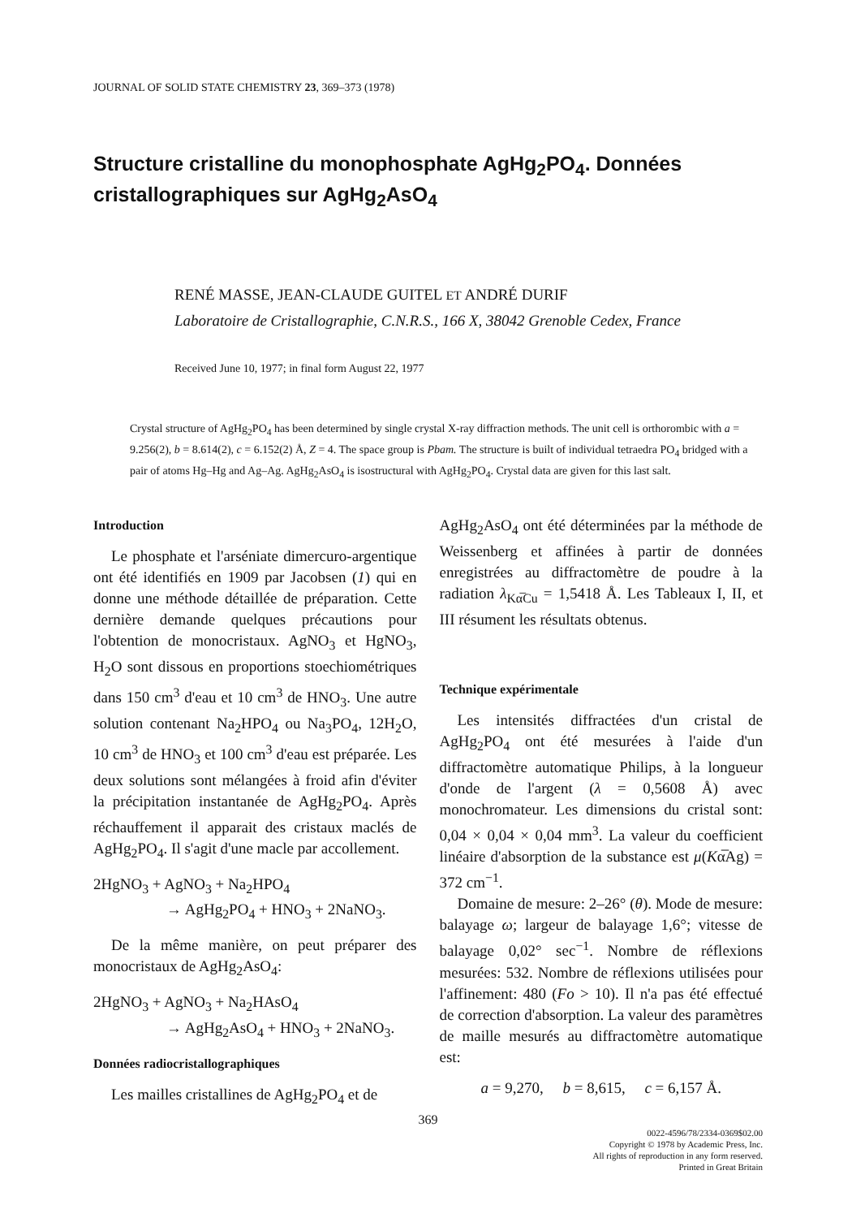JOURNAL OF SOLID STATE CHEMISTRY 23, 369–373 (1978)
Structure cristalline du monophosphate AgHg<sub>2</sub>PO<sub>4</sub>. Données cristallographiques sur AgHg<sub>2</sub>AsO<sub>4</sub>
RENÉ MASSE, JEAN-CLAUDE GUITEL ET ANDRÉ DURIF
Laboratoire de Cristallographie, C.N.R.S., 166 X, 38042 Grenoble Cedex, France
Received June 10, 1977; in final form August 22, 1977
Crystal structure of AgHg<sub>2</sub>PO<sub>4</sub> has been determined by single crystal X-ray diffraction methods. The unit cell is orthorombic with a = 9.256(2), b = 8.614(2), c = 6.152(2) Å, Z = 4. The space group is Pbam. The structure is built of individual tetraedra PO<sub>4</sub> bridged with a pair of atoms Hg–Hg and Ag–Ag. AgHg<sub>2</sub>AsO<sub>4</sub> is isostructural with AgHg<sub>2</sub>PO<sub>4</sub>. Crystal data are given for this last salt.
Introduction
Le phosphate et l'arséniate dimercuro-argentique ont été identifiés en 1909 par Jacobsen (1) qui en donne une méthode détaillée de préparation. Cette dernière demande quelques précautions pour l'obtention de monocristaux. AgNO<sub>3</sub> et HgNO<sub>3</sub>, H<sub>2</sub>O sont dissous en proportions stoechiométriques dans 150 cm<sup>3</sup> d'eau et 10 cm<sup>3</sup> de HNO<sub>3</sub>. Une autre solution contenant Na<sub>2</sub>HPO<sub>4</sub> ou Na<sub>3</sub>PO<sub>4</sub>, 12H<sub>2</sub>O, 10 cm<sup>3</sup> de HNO<sub>3</sub> et 100 cm<sup>3</sup> d'eau est préparée. Les deux solutions sont mélangées à froid afin d'éviter la précipitation instantanée de AgHg<sub>2</sub>PO<sub>4</sub>. Après réchauffement il apparait des cristaux maclés de AgHg<sub>2</sub>PO<sub>4</sub>. Il s'agit d'une macle par accollement.
2HgNO<sub>3</sub> + AgNO<sub>3</sub> + Na<sub>2</sub>HPO<sub>4</sub>
→ AgHg<sub>2</sub>PO<sub>4</sub> + HNO<sub>3</sub> + 2NaNO<sub>3</sub>.
De la même manière, on peut préparer des monocristaux de AgHg<sub>2</sub>AsO<sub>4</sub>:
2HgNO<sub>3</sub> + AgNO<sub>3</sub> + Na<sub>2</sub>HAsO<sub>4</sub>
→ AgHg<sub>2</sub>AsO<sub>4</sub> + HNO<sub>3</sub> + 2NaNO<sub>3</sub>.
Données radiocristallographiques
Les mailles cristallines de AgHg<sub>2</sub>PO<sub>4</sub> et de
AgHg<sub>2</sub>AsO<sub>4</sub> ont été déterminées par la méthode de Weissenberg et affinées à partir de données enregistrées au diffractomètre de poudre à la radiation λ<sub>Kα̅Cu</sub> = 1,5418 Å. Les Tableaux I, II, et III résument les résultats obtenus.
Technique expérimentale
Les intensités diffractées d'un cristal de AgHg<sub>2</sub>PO<sub>4</sub> ont été mesurées à l'aide d'un diffractomètre automatique Philips, à la longueur d'onde de l'argent (λ = 0,5608 Å) avec monochromateur. Les dimensions du cristal sont: 0,04 × 0,04 × 0,04 mm<sup>3</sup>. La valeur du coefficient linéaire d'absorption de la substance est μ(Kα̅Ag) = 372 cm<sup>−1</sup>.
Domaine de mesure: 2–26° (θ). Mode de mesure: balayage ω; largeur de balayage 1,6°; vitesse de balayage 0,02° sec<sup>−1</sup>. Nombre de réflexions mesurées: 532. Nombre de réflexions utilisées pour l'affinement: 480 (Fo > 10). Il n'a pas été effectué de correction d'absorption. La valeur des paramètres de maille mesurés au diffractomètre automatique est:
a = 9,270, b = 8,615, c = 6,157 Å.
369
0022-4596/78/2334-0369$02.00
Copyright © 1978 by Academic Press, Inc.
All rights of reproduction in any form reserved.
Printed in Great Britain